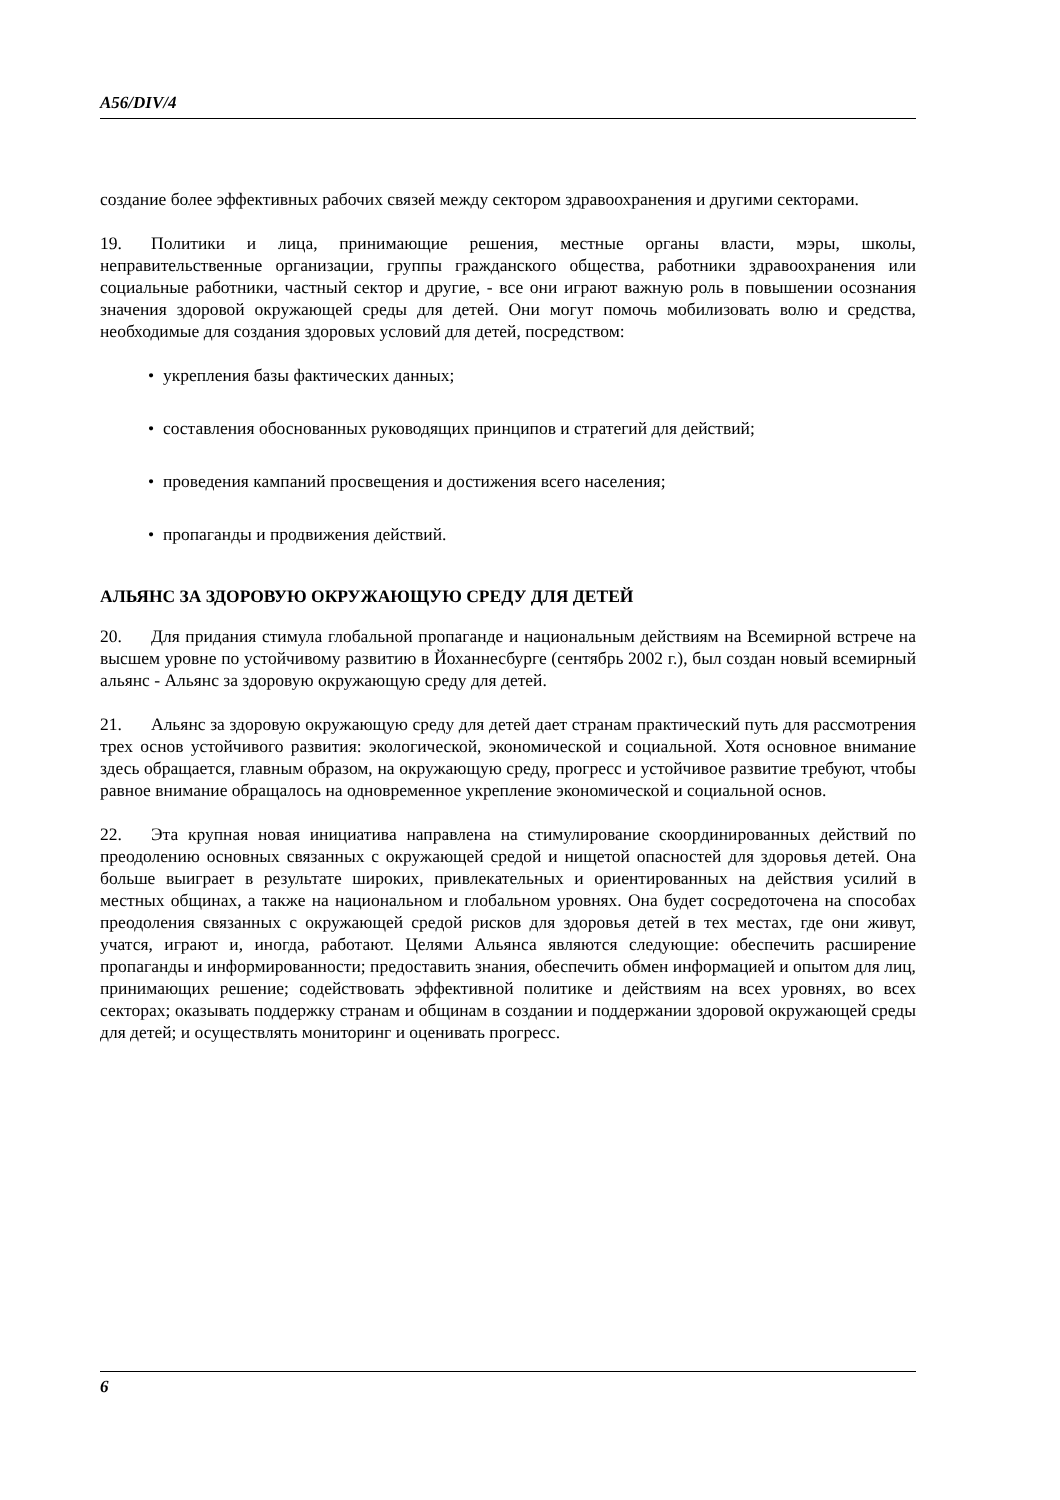A56/DIV/4
создание более эффективных рабочих связей между сектором здравоохранения и другими секторами.
19. Политики и лица, принимающие решения, местные органы власти, мэры, школы, неправительственные организации, группы гражданского общества, работники здравоохранения или социальные работники, частный сектор и другие, - все они играют важную роль в повышении осознания значения здоровой окружающей среды для детей. Они могут помочь мобилизовать волю и средства, необходимые для создания здоровых условий для детей, посредством:
• укрепления базы фактических данных;
• составления обоснованных руководящих принципов и стратегий для действий;
• проведения кампаний просвещения и достижения всего населения;
• пропаганды и продвижения действий.
АЛЬЯНС ЗА ЗДОРОВУЮ ОКРУЖАЮЩУЮ СРЕДУ ДЛЯ ДЕТЕЙ
20. Для придания стимула глобальной пропаганде и национальным действиям на Всемирной встрече на высшем уровне по устойчивому развитию в Йоханнесбурге (сентябрь 2002 г.), был создан новый всемирный альянс - Альянс за здоровую окружающую среду для детей.
21. Альянс за здоровую окружающую среду для детей дает странам практический путь для рассмотрения трех основ устойчивого развития: экологической, экономической и социальной. Хотя основное внимание здесь обращается, главным образом, на окружающую среду, прогресс и устойчивое развитие требуют, чтобы равное внимание обращалось на одновременное укрепление экономической и социальной основ.
22. Эта крупная новая инициатива направлена на стимулирование скоординированных действий по преодолению основных связанных с окружающей средой и нищетой опасностей для здоровья детей. Она больше выиграет в результате широких, привлекательных и ориентированных на действия усилий в местных общинах, а также на национальном и глобальном уровнях. Она будет сосредоточена на способах преодоления связанных с окружающей средой рисков для здоровья детей в тех местах, где они живут, учатся, играют и, иногда, работают. Целями Альянса являются следующие: обеспечить расширение пропаганды и информированности; предоставить знания, обеспечить обмен информацией и опытом для лиц, принимающих решение; содействовать эффективной политике и действиям на всех уровнях, во всех секторах; оказывать поддержку странам и общинам в создании и поддержании здоровой окружающей среды для детей; и осуществлять мониторинг и оценивать прогресс.
6